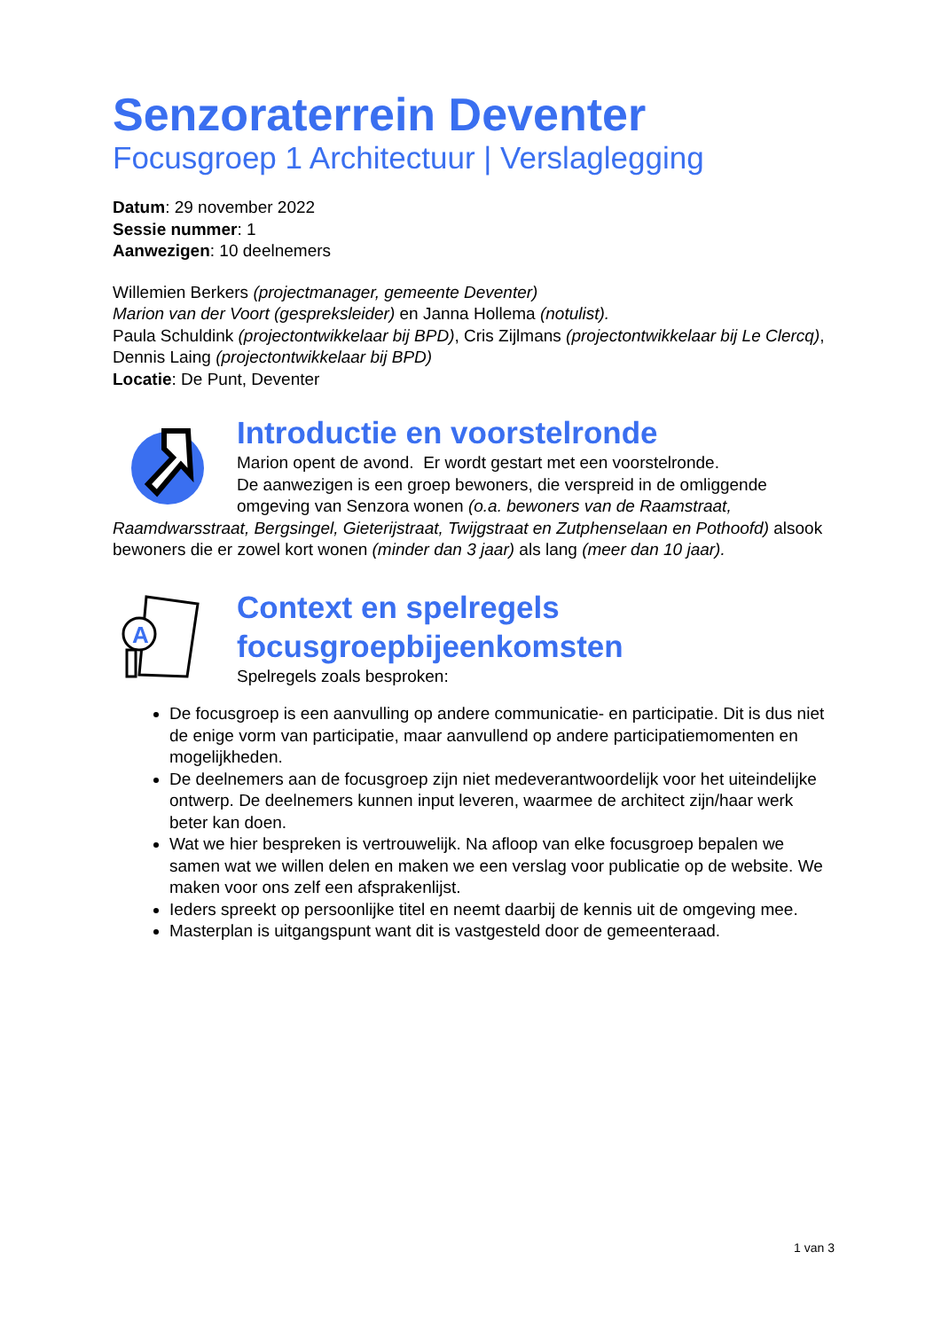Senzoraterrein Deventer
Focusgroep 1 Architectuur | Verslaglegging
Datum: 29 november 2022
Sessie nummer: 1
Aanwezigen: 10 deelnemers
Willemien Berkers (projectmanager, gemeente Deventer)
Marion van der Voort (gespreksleider) en Janna Hollema (notulist).
Paula Schuldink (projectontwikkelaar bij BPD), Cris Zijlmans (projectontwikkelaar bij Le Clercq), Dennis Laing (projectontwikkelaar bij BPD)
Locatie: De Punt, Deventer
Introductie en voorstelronde
Marion opent de avond. Er wordt gestart met een voorstelronde.
De aanwezigen is een groep bewoners, die verspreid in de omliggende omgeving van Senzora wonen (o.a. bewoners van de Raamstraat, Raamdwarsstraat, Bergsingel, Gieterijstraat, Twijgstraat en Zutphenselaan en Pothoofd) alsook bewoners die er zowel kort wonen (minder dan 3 jaar) als lang (meer dan 10 jaar).
A
Context en spelregels focusgroepbijeenkomsten
Spelregels zoals besproken:
De focusgroep is een aanvulling op andere communicatie- en participatie. Dit is dus niet de enige vorm van participatie, maar aanvullend op andere participatiemomenten en mogelijkheden.
De deelnemers aan de focusgroep zijn niet medeverantwoordelijk voor het uiteindelijke ontwerp. De deelnemers kunnen input leveren, waarmee de architect zijn/haar werk beter kan doen.
Wat we hier bespreken is vertrouwelijk. Na afloop van elke focusgroep bepalen we samen wat we willen delen en maken we een verslag voor publicatie op de website. We maken voor ons zelf een afsprakenlijst.
Ieders spreekt op persoonlijke titel en neemt daarbij de kennis uit de omgeving mee.
Masterplan is uitgangspunt want dit is vastgesteld door de gemeenteraad.
1 van 3